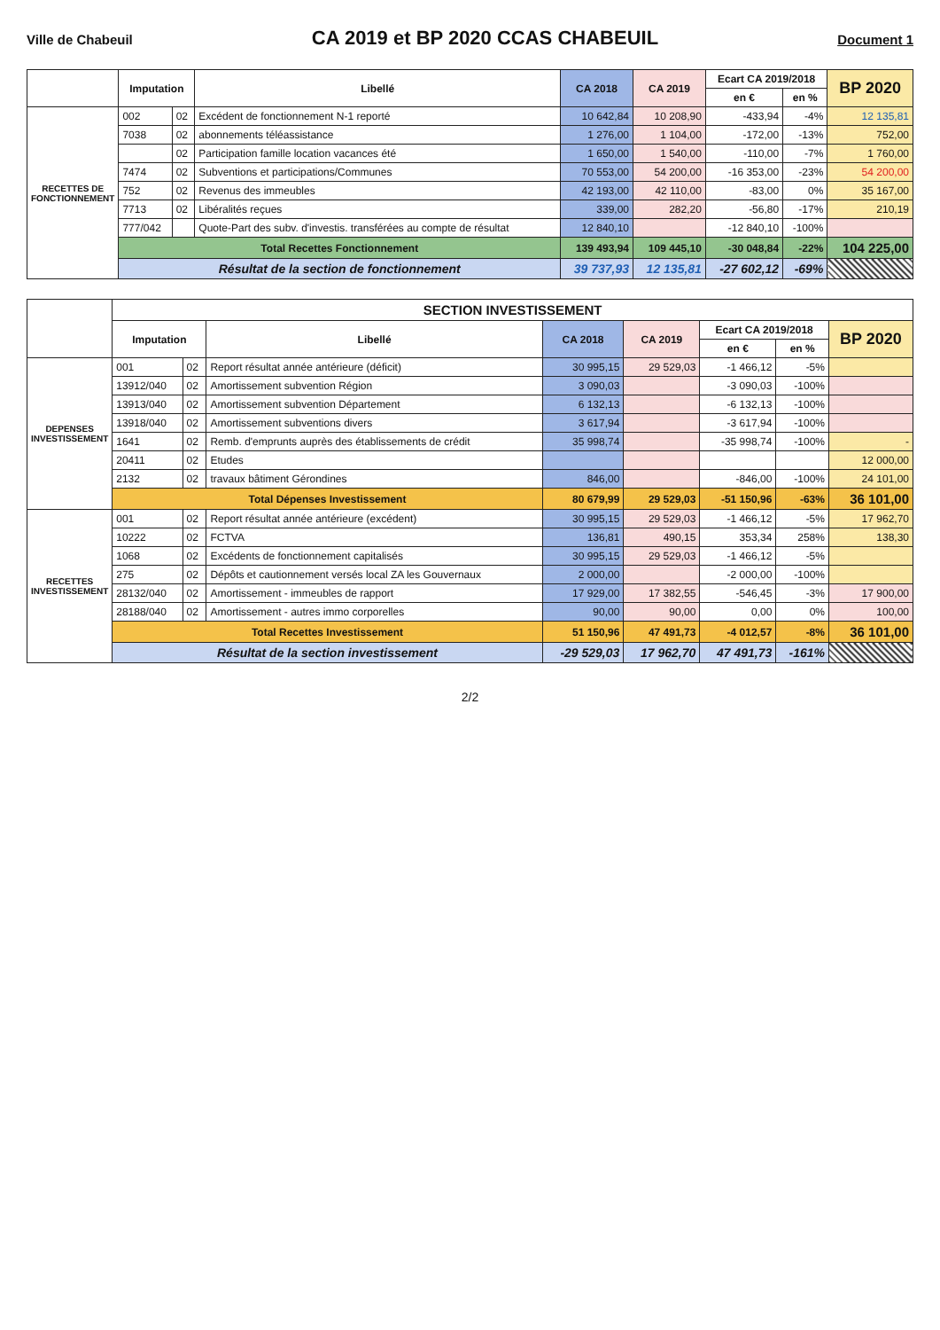Ville de Chabeuil
CA 2019 et BP 2020 CCAS CHABEUIL
Document 1
| | Imputation | | Libellé | CA 2018 | CA 2019 | Ecart CA 2019/2018 | | BP 2020 |
| --- | --- | --- | --- | --- | --- | --- | --- | --- |
| | | | | | | en € | en % | |
| RECETTES DE FONCTIONNEMENT | 002 | 02 | Excédent de fonctionnement N-1 reporté | 10 642,84 | 10 208,90 | -433,94 | -4% | 12 135,81 |
| | 7038 | 02 | abonnements téléassistance | 1 276,00 | 1 104,00 | -172,00 | -13% | 752,00 |
| | | 02 | Participation famille location vacances été | 1 650,00 | 1 540,00 | -110,00 | -7% | 1 760,00 |
| | 7474 | 02 | Subventions et participations/Communes | 70 553,00 | 54 200,00 | -16 353,00 | -23% | 54 200,00 |
| | 752 | 02 | Revenus des immeubles | 42 193,00 | 42 110,00 | -83,00 | 0% | 35 167,00 |
| | 7713 | 02 | Libéralités reçues | 339,00 | 282,20 | -56,80 | -17% | 210,19 |
| | 777/042 | | Quote-Part des subv. d'investis. transférées au compte de résultat | 12 840,10 | | -12 840,10 | -100% | |
| | Total Recettes Fonctionnement | | | 139 493,94 | 109 445,10 | -30 048,84 | -22% | 104 225,00 |
| | Résultat de la section de fonctionnement | | | 39 737,93 | 12 135,81 | -27 602,12 | -69% | |
| | SECTION INVESTISSEMENT | | | | | | | |
| --- | --- | --- | --- | --- | --- | --- | --- | --- |
| | Imputation | | Libellé | CA 2018 | CA 2019 | Ecart CA 2019/2018 | | BP 2020 |
| | | | | | | en € | en % | |
| DEPENSES INVESTISSEMENT | 001 | 02 | Report résultat année antérieure (déficit) | 30 995,15 | 29 529,03 | -1 466,12 | -5% | |
| | 13912/040 | 02 | Amortissement subvention Région | 3 090,03 | | -3 090,03 | -100% | |
| | 13913/040 | 02 | Amortissement subvention Département | 6 132,13 | | -6 132,13 | -100% | |
| | 13918/040 | 02 | Amortissement subventions divers | 3 617,94 | | -3 617,94 | -100% | |
| | 1641 | 02 | Remb. d'emprunts auprès des établissements de crédit | 35 998,74 | | -35 998,74 | -100% | - |
| | 20411 | 02 | Etudes | | | | | 12 000,00 |
| | 2132 | 02 | travaux bâtiment Gérondines | 846,00 | | -846,00 | -100% | 24 101,00 |
| | Total Dépenses Investissement | | | 80 679,99 | 29 529,03 | -51 150,96 | -63% | 36 101,00 |
| RECETTES INVESTISSEMENT | 001 | 02 | Report résultat année antérieure (excédent) | 30 995,15 | 29 529,03 | -1 466,12 | -5% | 17 962,70 |
| | 10222 | 02 | FCTVA | 136,81 | 490,15 | 353,34 | 258% | 138,30 |
| | 1068 | 02 | Excédents de fonctionnement capitalisés | 30 995,15 | 29 529,03 | -1 466,12 | -5% | |
| | 275 | 02 | Dépôts et cautionnement versés local ZA les Gouvernaux | 2 000,00 | | -2 000,00 | -100% | |
| | 28132/040 | 02 | Amortissement - immeubles de rapport | 17 929,00 | 17 382,55 | -546,45 | -3% | 17 900,00 |
| | 28188/040 | 02 | Amortissement - autres immo corporelles | 90,00 | 90,00 | 0,00 | 0% | 100,00 |
| | Total Recettes Investissement | | | 51 150,96 | 47 491,73 | -4 012,57 | -8% | 36 101,00 |
| | Résultat de la section investissement | | | -29 529,03 | 17 962,70 | 47 491,73 | -161% | |
2/2